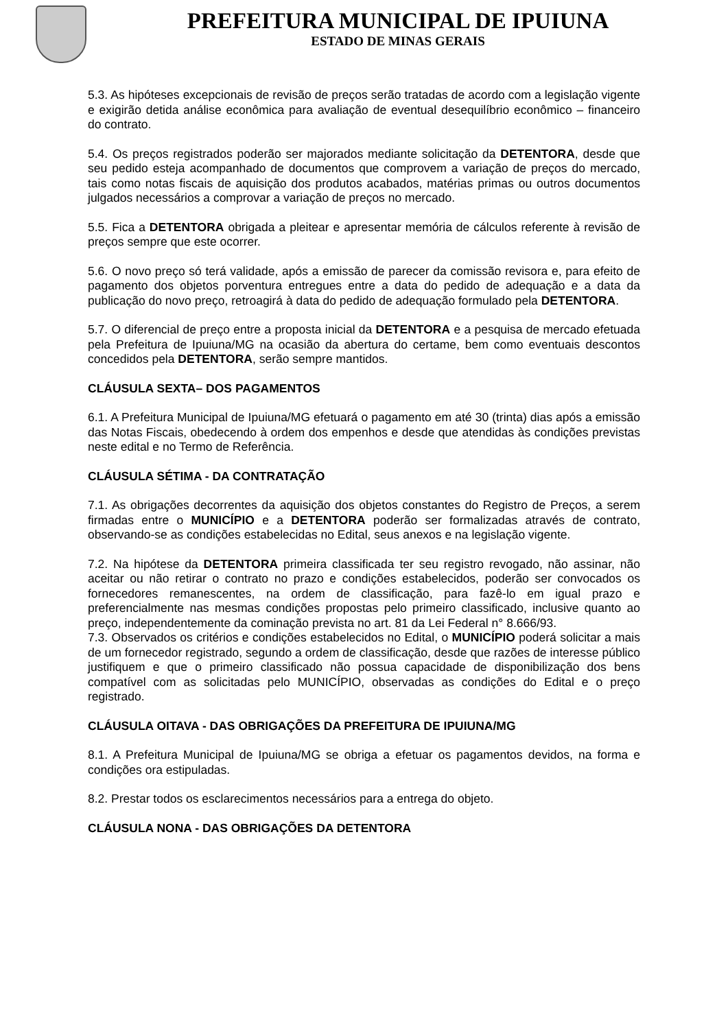PREFEITURA MUNICIPAL DE IPUIUNA
ESTADO DE MINAS GERAIS
5.3. As hipóteses excepcionais de revisão de preços serão tratadas de acordo com a legislação vigente e exigirão detida análise econômica para avaliação de eventual desequilíbrio econômico – financeiro do contrato.
5.4. Os preços registrados poderão ser majorados mediante solicitação da DETENTORA, desde que seu pedido esteja acompanhado de documentos que comprovem a variação de preços do mercado, tais como notas fiscais de aquisição dos produtos acabados, matérias primas ou outros documentos julgados necessários a comprovar a variação de preços no mercado.
5.5. Fica a DETENTORA obrigada a pleitear e apresentar memória de cálculos referente à revisão de preços sempre que este ocorrer.
5.6. O novo preço só terá validade, após a emissão de parecer da comissão revisora e, para efeito de pagamento dos objetos porventura entregues entre a data do pedido de adequação e a data da publicação do novo preço, retroagirá à data do pedido de adequação formulado pela DETENTORA.
5.7. O diferencial de preço entre a proposta inicial da DETENTORA e a pesquisa de mercado efetuada pela Prefeitura de Ipuiuna/MG na ocasião da abertura do certame, bem como eventuais descontos concedidos pela DETENTORA, serão sempre mantidos.
CLÁUSULA SEXTA– DOS PAGAMENTOS
6.1. A Prefeitura Municipal de Ipuiuna/MG efetuará o pagamento em até 30 (trinta) dias após a emissão das Notas Fiscais, obedecendo à ordem dos empenhos e desde que atendidas às condições previstas neste edital e no Termo de Referência.
CLÁUSULA SÉTIMA - DA CONTRATAÇÃO
7.1. As obrigações decorrentes da aquisição dos objetos constantes do Registro de Preços, a serem firmadas entre o MUNICÍPIO e a DETENTORA poderão ser formalizadas através de contrato, observando-se as condições estabelecidas no Edital, seus anexos e na legislação vigente.
7.2. Na hipótese da DETENTORA primeira classificada ter seu registro revogado, não assinar, não aceitar ou não retirar o contrato no prazo e condições estabelecidos, poderão ser convocados os fornecedores remanescentes, na ordem de classificação, para fazê-lo em igual prazo e preferencialmente nas mesmas condições propostas pelo primeiro classificado, inclusive quanto ao preço, independentemente da cominação prevista no art. 81 da Lei Federal n° 8.666/93.
7.3. Observados os critérios e condições estabelecidos no Edital, o MUNICÍPIO poderá solicitar a mais de um fornecedor registrado, segundo a ordem de classificação, desde que razões de interesse público justifiquem e que o primeiro classificado não possua capacidade de disponibilização dos bens compatível com as solicitadas pelo MUNICÍPIO, observadas as condições do Edital e o preço registrado.
CLÁUSULA OITAVA - DAS OBRIGAÇÕES DA PREFEITURA DE IPUIUNA/MG
8.1. A Prefeitura Municipal de Ipuiuna/MG se obriga a efetuar os pagamentos devidos, na forma e condições ora estipuladas.
8.2. Prestar todos os esclarecimentos necessários para a entrega do objeto.
CLÁUSULA NONA - DAS OBRIGAÇÕES DA DETENTORA